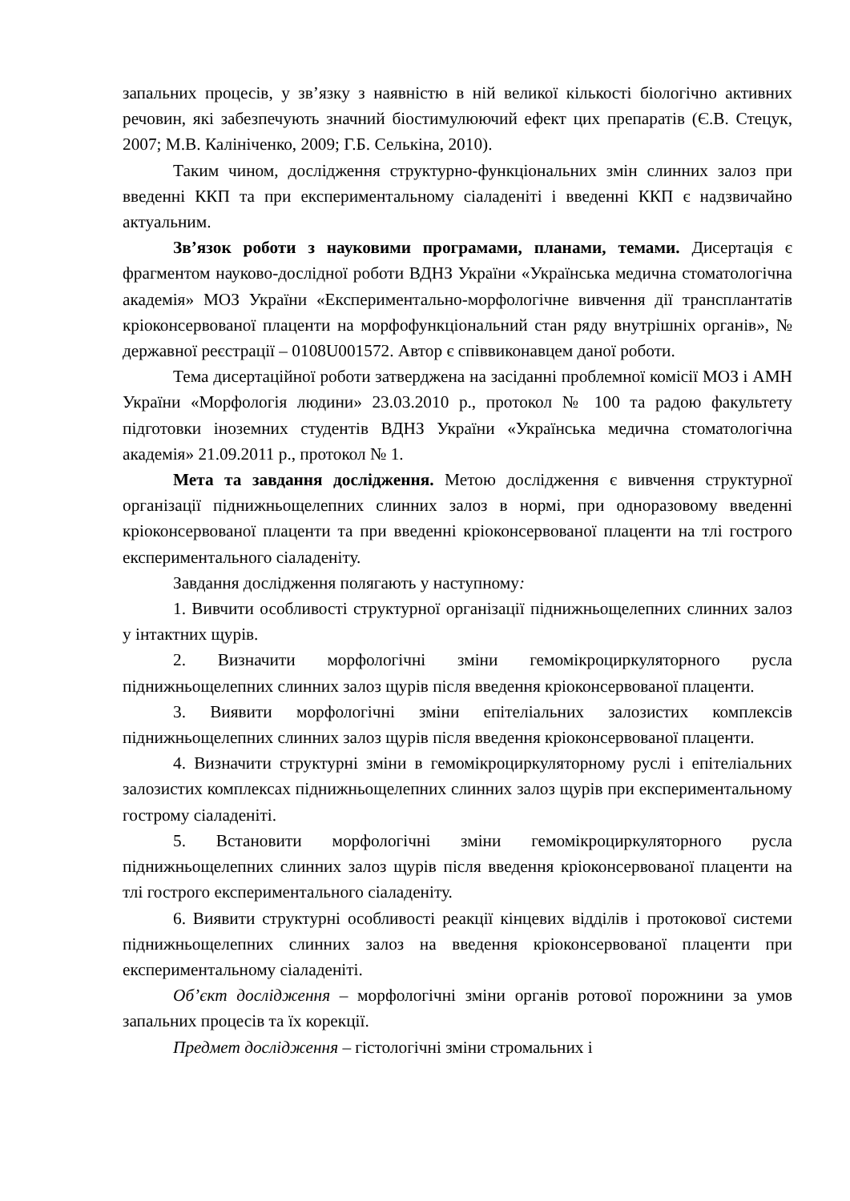запальних процесів, у зв’язку з наявністю в ній великої кількості біологічно активних речовин, які забезпечують значний біостимулюючий ефект цих препаратів (Є.В. Стецук, 2007; М.В. Калініченко, 2009; Г.Б. Селькіна, 2010).
Таким чином, дослідження структурно-функціональних змін слинних залоз при введенні ККП та при експериментальному сіаладеніті і введенні ККП є надзвичайно актуальним.
Зв’язок роботи з науковими програмами, планами, темами. Дисертація є фрагментом науково-дослідної роботи ВДНЗ України «Українська медична стоматологічна академія» МОЗ України «Експериментально-морфологічне вивчення дії трансплантатів кріоконсервованої плаценти на морфофункціональний стан ряду внутрішніх органів», № державної реєстрації – 0108U001572. Автор є співвиконавцем даної роботи.
Тема дисертаційної роботи затверджена на засіданні проблемної комісії МОЗ і АМН України «Морфологія людини» 23.03.2010 р., протокол № 100 та радою факультету підготовки іноземних студентів ВДНЗ України «Українська медична стоматологічна академія» 21.09.2011 р., протокол № 1.
Мета та завдання дослідження. Метою дослідження є вивчення структурної організації піднижньощелепних слинних залоз в нормі, при одноразовому введенні кріоконсервованої плаценти та при введенні кріоконсервованої плаценти на тлі гострого експериментального сіаладеніту.
Завдання дослідження полягають у наступному:
1. Вивчити особливості структурної організації піднижньощелепних слинних залоз у інтактних щурів.
2. Визначити морфологічні зміни гемомікроциркуляторного русла піднижньощелепних слинних залоз щурів після введення кріоконсервованої плаценти.
3. Виявити морфологічні зміни епітеліальних залозистих комплексів піднижньощелепних слинних залоз щурів після введення кріоконсервованої плаценти.
4. Визначити структурні зміни в гемомікроциркуляторному руслі і епітеліальних залозистих комплексах піднижньощелепних слинних залоз щурів при експериментальному гострому сіаладеніті.
5. Встановити морфологічні зміни гемомікроциркуляторного русла піднижньощелепних слинних залоз щурів після введення кріоконсервованої плаценти на тлі гострого експериментального сіаладеніту.
6. Виявити структурні особливості реакції кінцевих відділів і протокової системи піднижньощелепних слинних залоз на введення кріоконсервованої плаценти при експериментальному сіаладеніті.
Об’єкт дослідження – морфологічні зміни органів ротової порожнини за умов запальних процесів та їх корекції.
Предмет дослідження – гістологічні зміни стромальних і